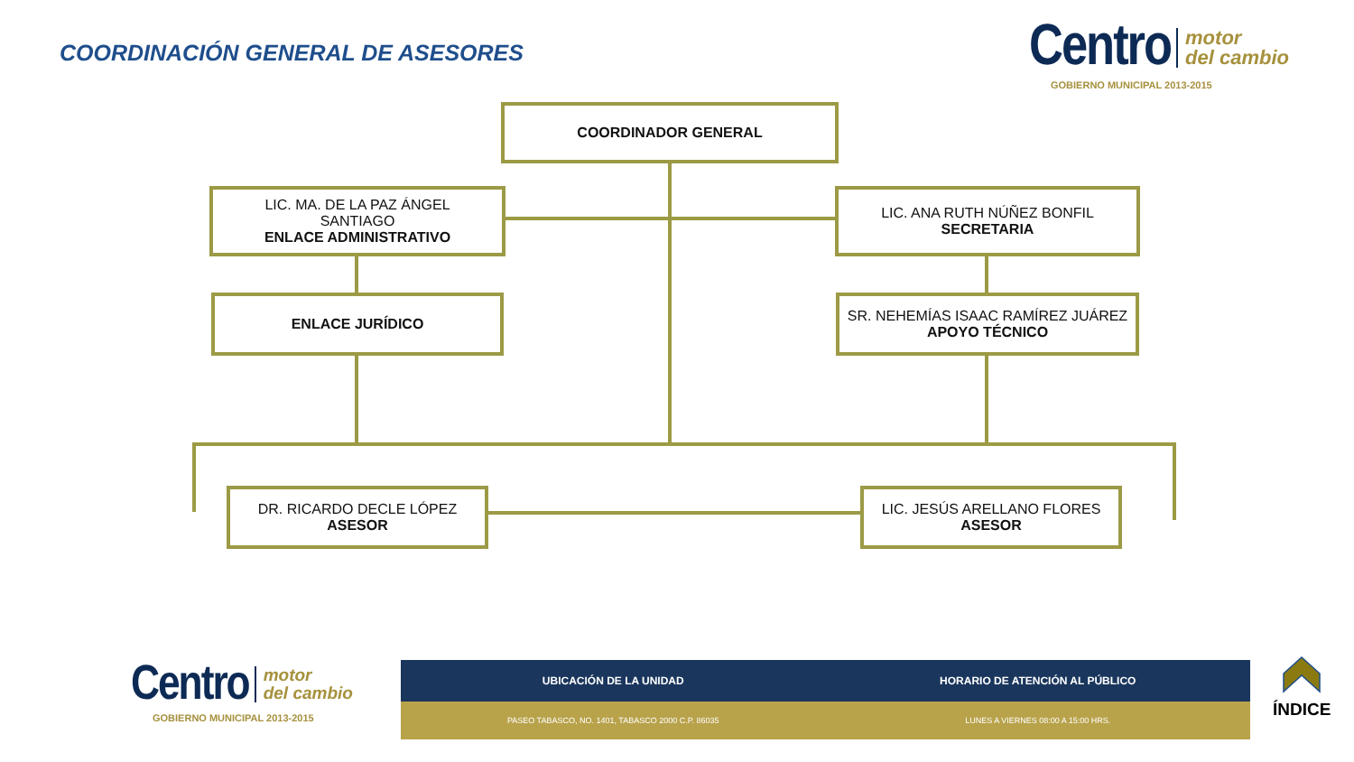COORDINACIÓN GENERAL DE ASESORES
Centro motor
del cambio
GOBIERNO MUNICIPAL 2013-2015
COORDINADOR GENERAL
LIC. MA. DE LA PAZ ÁNGEL
SANTIAGO
ENLACE ADMINISTRATIVO
LIC. ANA RUTH NÚÑEZ BONFIL
SECRETARIA
ENLACE JURÍDICO
SR. NEHEMÍAS ISAAC RAMÍREZ JUÁREZ
APOYO TÉCNICO
DR. RICARDO DECLE LÓPEZ
ASESOR
LIC. JESÚS ARELLANO FLORES
ASESOR
Centro motor
del cambio
GOBIERNO MUNICIPAL 2013-2015
UBICACIÓN DE LA UNIDAD HORARIO DE ATENCIÓN AL PÚBLICO
PASEO TABASCO, NO. 1401, TABASCO 2000 C.P. 86035
LUNES A VIERNES 08:00 A 15:00 HRS.
ÍNDICE